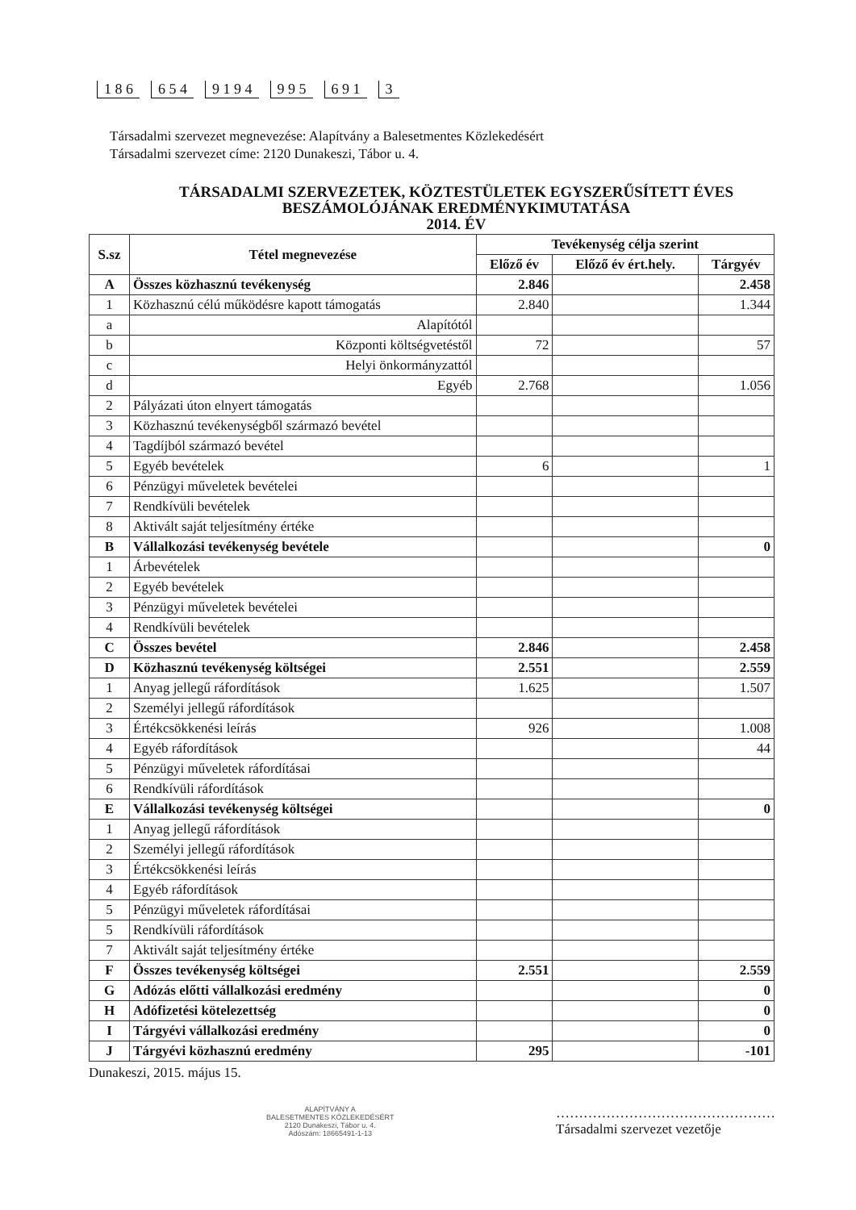1 8 6 6 5 4 9 1 9 4 9 9 5 6 9 1 3
Társadalmi szervezet megnevezése: Alapítvány a Balesetmentes Közlekedésért
Társadalmi szervezet címe: 2120 Dunakeszi, Tábor u. 4.
TÁRSADALMI SZERVEZETEK, KÖZTESTÜLETEK EGYSZERŰSÍTETT ÉVES
BESZÁMOLÓJÁNAK EREDMÉNYKIMUTATÁSA
2014. ÉV
| S.sz | Tétel megnevezése | Tevékenység célja szerint | | |
| --- | --- | --- | --- | --- |
| | | Előző év | Előző év ért.hely. | Tárgyév |
| A | Összes közhasznú tevékenység | 2.846 | | 2.458 |
| 1 | Közhasznú célú működésre kapott támogatás | 2.840 | | 1.344 |
| a | Alapítótól | | | |
| b | Központi költségvetéstől | 72 | | 57 |
| c | Helyi önkormányzattól | | | |
| d | Egyéb | 2.768 | | 1.056 |
| 2 | Pályázati úton elnyert támogatás | | | |
| 3 | Közhasznú tevékenységből származó bevétel | | | |
| 4 | Tagdíjból származó bevétel | | | |
| 5 | Egyéb bevételek | 6 | | 1 |
| 6 | Pénzügyi műveletek bevételei | | | |
| 7 | Rendkívüli bevételek | | | |
| 8 | Aktivált saját teljesítmény értéke | | | |
| B | Vállalkozási tevékenység bevétele | | | 0 |
| 1 | Árbevételek | | | |
| 2 | Egyéb bevételek | | | |
| 3 | Pénzügyi műveletek bevételei | | | |
| 4 | Rendkívüli bevételek | | | |
| C | Összes bevétel | 2.846 | | 2.458 |
| D | Közhasznú tevékenység költségei | 2.551 | | 2.559 |
| 1 | Anyag jellegű ráfordítások | 1.625 | | 1.507 |
| 2 | Személyi jellegű ráfordítások | | | |
| 3 | Értékcsökkenési leírás | 926 | | 1.008 |
| 4 | Egyéb ráfordítások | | | 44 |
| 5 | Pénzügyi műveletek ráfordításai | | | |
| 6 | Rendkívüli ráfordítások | | | |
| E | Vállalkozási tevékenység költségei | | | 0 |
| 1 | Anyag jellegű ráfordítások | | | |
| 2 | Személyi jellegű ráfordítások | | | |
| 3 | Értékcsökkenési leírás | | | |
| 4 | Egyéb ráfordítások | | | |
| 5 | Pénzügyi műveletek ráfordításai | | | |
| 5 | Rendkívüli ráfordítások | | | |
| 7 | Aktivált saját teljesítmény értéke | | | |
| F | Összes tevékenység költségei | 2.551 | | 2.559 |
| G | Adózás előtti vállalkozási eredmény | | | 0 |
| H | Adófizetési kötelezettség | | | 0 |
| I | Tárgyévi vállalkozási eredmény | | | 0 |
| J | Tárgyévi közhasznú eredmény | 295 | | -101 |
Dunakeszi, 2015. május 15.
ALAPÍTVÁNY A
BALESETMENTES KÖZLEKEDÉSÉRT
2120 Dunakeszi, Tábor u. 4.
Adószám: 18665491-1-13
…………………………………………
Társadalmi szervezet vezetője